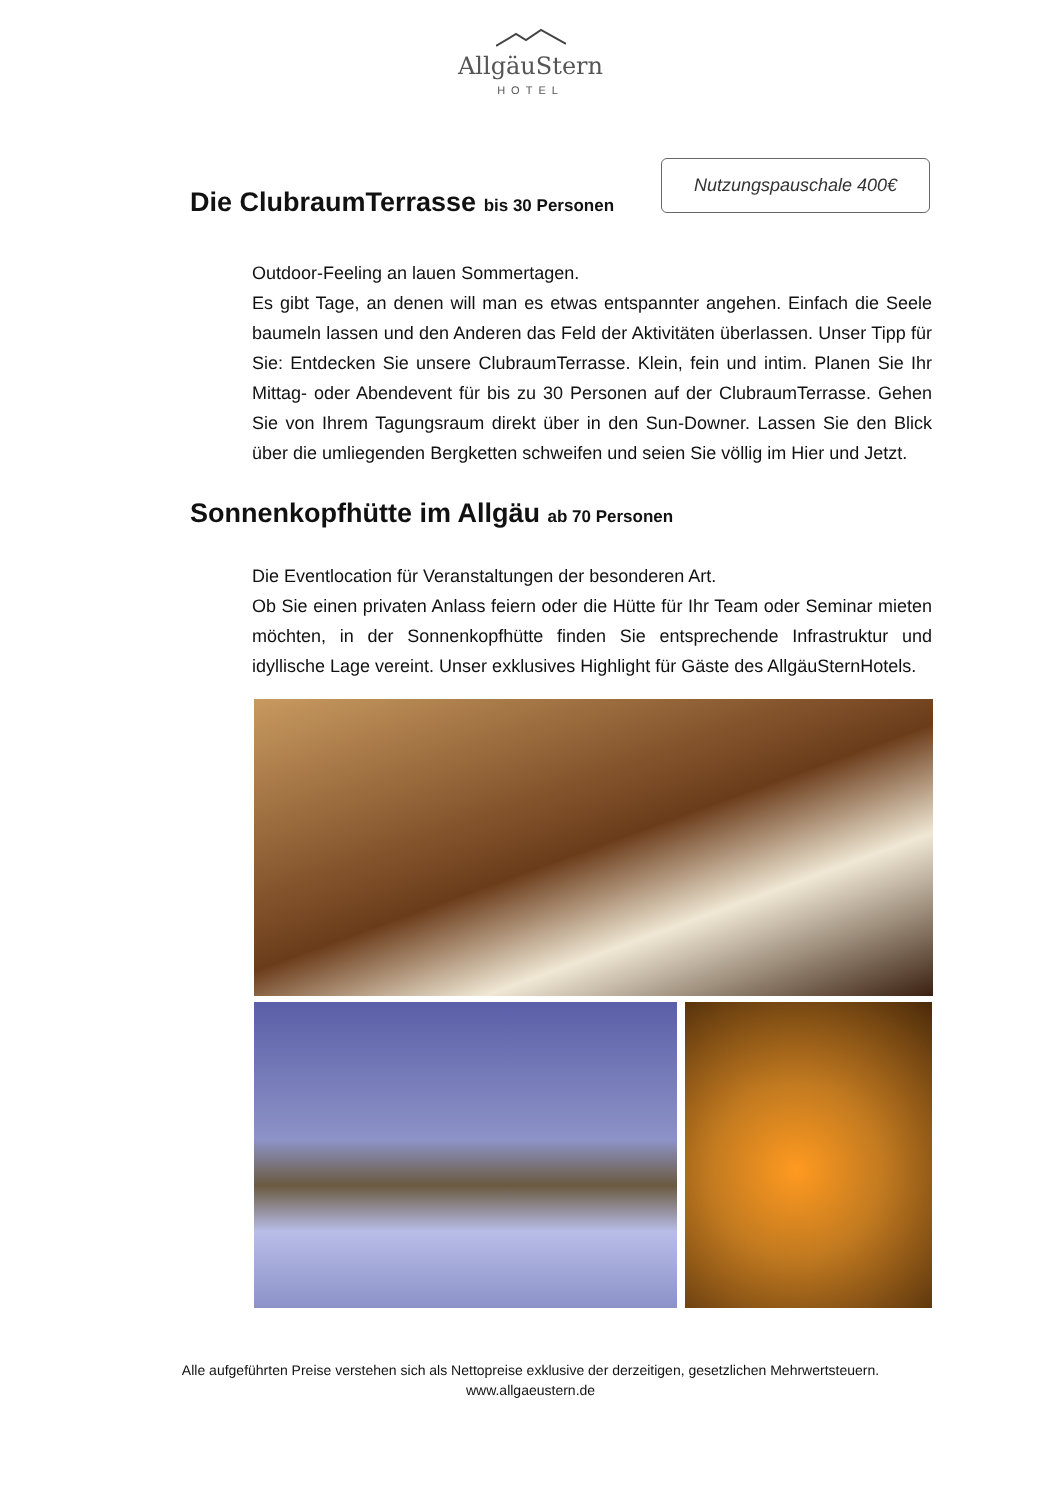AllgäuStern
HOTEL
Die ClubraumTerrasse bis 30 Personen
Nutzungspauschale 400€
Outdoor-Feeling an lauen Sommertagen.
Es gibt Tage, an denen will man es etwas entspannter angehen. Einfach die Seele baumeln lassen und den Anderen das Feld der Aktivitäten überlassen. Unser Tipp für Sie: Entdecken Sie unsere ClubraumTerrasse. Klein, fein und intim. Planen Sie Ihr Mittag- oder Abendevent für bis zu 30 Personen auf der ClubraumTerrasse. Gehen Sie von Ihrem Tagungsraum direkt über in den Sun-Downer. Lassen Sie den Blick über die umliegenden Bergketten schweifen und seien Sie völlig im Hier und Jetzt.
Sonnenkopfhütte im Allgäu ab 70 Personen
Die Eventlocation für Veranstaltungen der besonderen Art.
Ob Sie einen privaten Anlass feiern oder die Hütte für Ihr Team oder Seminar mieten möchten, in der Sonnenkopfhütte finden Sie entsprechende Infrastruktur und idyllische Lage vereint. Unser exklusives Highlight für Gäste des AllgäuSternHotels.
Alle aufgeführten Preise verstehen sich als Nettopreise exklusive der derzeitigen, gesetzlichen Mehrwertsteuern.
www.allgaeustern.de